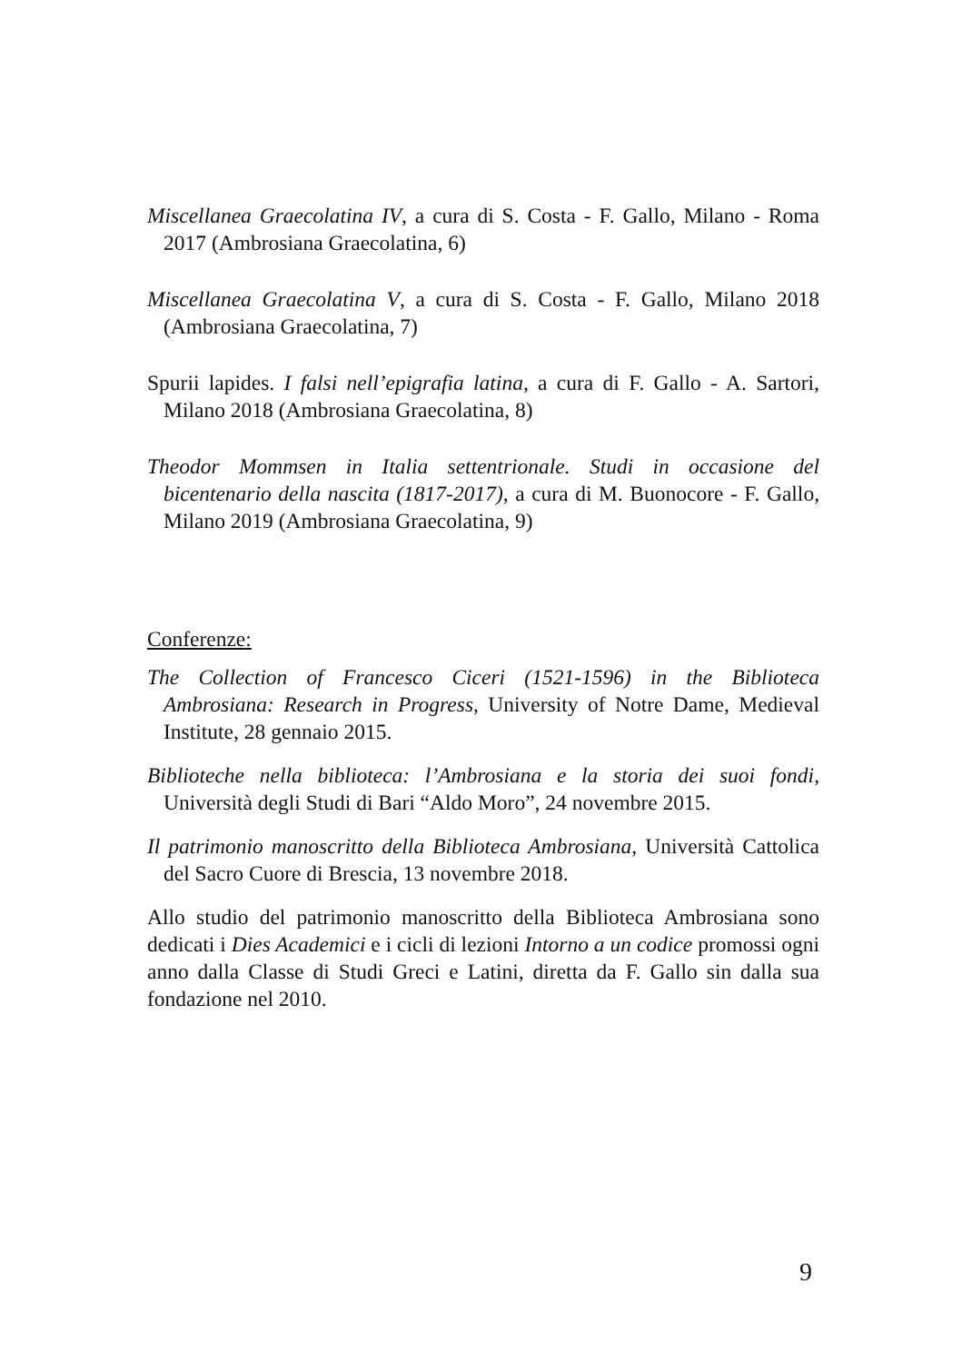Miscellanea Graecolatina IV, a cura di S. Costa - F. Gallo, Milano - Roma 2017 (Ambrosiana Graecolatina, 6)
Miscellanea Graecolatina V, a cura di S. Costa - F. Gallo, Milano 2018 (Ambrosiana Graecolatina, 7)
Spurii lapides. I falsi nell’epigrafia latina, a cura di F. Gallo - A. Sartori, Milano 2018 (Ambrosiana Graecolatina, 8)
Theodor Mommsen in Italia settentrionale. Studi in occasione del bicentenario della nascita (1817-2017), a cura di M. Buonocore - F. Gallo, Milano 2019 (Ambrosiana Graecolatina, 9)
Conferenze:
The Collection of Francesco Ciceri (1521-1596) in the Biblioteca Ambrosiana: Research in Progress, University of Notre Dame, Medieval Institute, 28 gennaio 2015.
Biblioteche nella biblioteca: l’Ambrosiana e la storia dei suoi fondi, Università degli Studi di Bari “Aldo Moro”, 24 novembre 2015.
Il patrimonio manoscritto della Biblioteca Ambrosiana, Università Cattolica del Sacro Cuore di Brescia, 13 novembre 2018.
Allo studio del patrimonio manoscritto della Biblioteca Ambrosiana sono dedicati i Dies Academici e i cicli di lezioni Intorno a un codice promossi ogni anno dalla Classe di Studi Greci e Latini, diretta da F. Gallo sin dalla sua fondazione nel 2010.
9